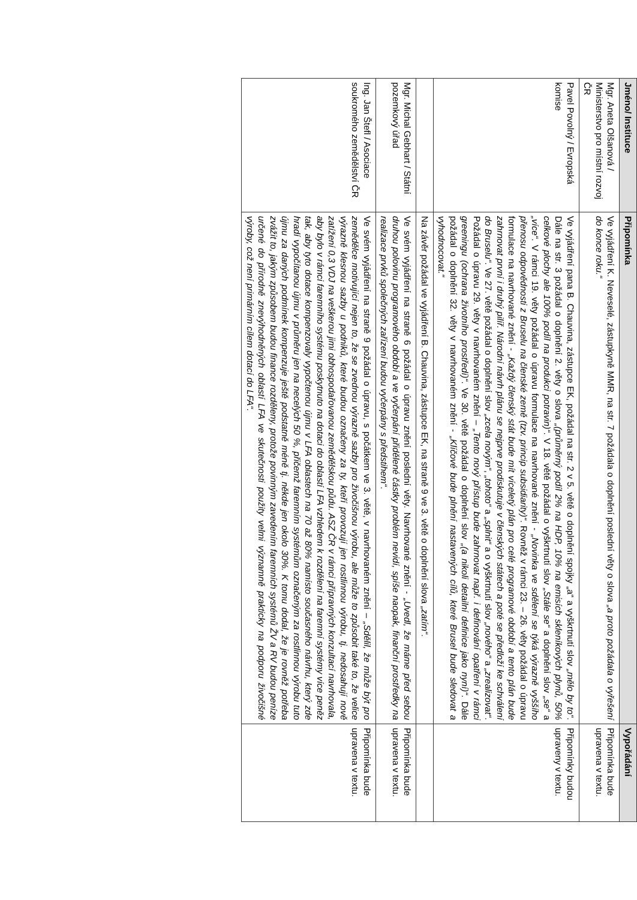| Jméno/ Instituce | Připomínka | Vypořádání |
| --- | --- | --- |
| Mgr. Aneta Olšanová / Ministerstvo pro místní rozvoj ČR | Ve vyjádření K. Neveselé, zástupkyně MMR, na str. 7 požádala o doplnění poslední věty o slova „a proto požádala o vyřešení do konce roku.“ | Připomínka bude upravena v textu. |
| Pavel Povolný / Evropská komise | Ve vyjádření pana B. Chauvina, zástupce EK, požádal na str. 2 v 5. větě o doplnění spojky „a“ a vyškrtnutí slov „mělo by to“ . Dále na str. 3 požádal o doplnění 2. věty o slova „(průměrný podíl 2% na HDP, 10% na emisích skleníkových plynů, 50% celkové plochy ale 100% podíl na produkci potravin)“ . V 18. větě požádal o vyškrtnutí slov „Stále se“ a doplnění slov „se“ a „více“ . V rámci 19. věty požádal o úpravu formulace na navrhované znění - „Novinka ve sdělení se týká výrazně vyššího přenosu odpovědnosti z Bruselu na členské země (tzv. princip subsidiarity)“ . Rovněž v rámci 23. – 26. věty požádal o úpravu formulace na navrhované znění - „Každý členský stát bude mít víceletý plán pro celé programové období a tento plán bude zahrnovat první i druhý pilíř. Národní návrh plánu se nejprve prodiskutuje v členských státech a poté se předloží ke schválení do Bruselu“ . Ve 27. větě požádal o doplnění slov „zcela novým“ , „tohoto“ a „splnit“ a o vyškrtnutí slov „nového“ a „zrealizovat“ . Požádal o úpravu 29. věty v navrhovaném znění – „Tento nový přístup bude zahrnovat např. i definování opatření v rámci greeningu (ochrana životního prostředí)“ . Ve 30. větě požádal o doplnění slov „(a nikoli detailní definice jako nyní)“ . Dále požádal o doplnění 32. věty v navrhovaném znění - „Klíčové bude plnění nastavených cílů, které Brusel bude sledovat a vyhodnocovat.“ | Připomínky budou upraveny v textu. |
| | Na závěr požádal ve vyjádření B. Chauvina, zástupce EK, na straně 9 ve 3. větě o doplnění slova „zatím“ . | |
| Mgr. Michal Gebhart / Státní pozemkový úřad | Ve svém vyjádření na straně 6 požádal o úpravu znění poslední věty. Navrhované znění - „Uvedl, že máme před sebou druhou polovinu programového období a ve vyčerpání přidělené částky problém nevidí, spíše naopak, finanční prostředky na realizace prvků společných zařízení budou vyčerpány s předstihem“ . | Připomínka bude upravena v textu. |
| Ing. Jan Štefl / Asociace soukromého zemědělství ČR | Ve svém vyjádření na straně 9 požádal o úpravu, s počátkem ve 3. větě, v navrhovaném znění – „Sdělil, že může být pro zemědělce motivující nejen to, že se zvednou výrazně sazby pro živočišnou výrobu, ale může to způsobit také to, že velice výrazně klesnou sazby u podniků, které budou označeny za ty, kteří provozují jen rostlinnou výrobu, tj. nedosahují nově zatížení 0,3 VDJ na veškerou jimi obhospodařovanou zemědělskou půdu. ASZ ČR v rámci přípravných konzultací navrhovala, aby bylo v rámci faremního systému poskytnuto na dotaci do oblastí LFA vzhledem k rozdělení na faremní systémy více peněz tak, aby tyto dotace kompenzovaly vypočtenou újmu v LFA oblastech na 70 až 80% namísto současného návrhu, který zde hradí vypočítanou újmu v průměru jen na necelých 50 %, přičemž faremním systémům označeným za rostlinnou výrobu tuto újmu za daných podmínek kompenzuje ještě podstatně méně tj. někde jen okolo 30%. K tomu dodal, že je rovněž potřeba zvážit to, jakým způsobem budou finance rozděleny, protože povinným zavedením faremních systémů ŽV a RV budou peníze určené do přírodně znevýhodněných oblastí LFA ve skutečnosti použity velmi významně prakticky na podporu živočišné výroby, což není primárním cílem dotací do LFA“. | Připomínka bude upravena v textu. |